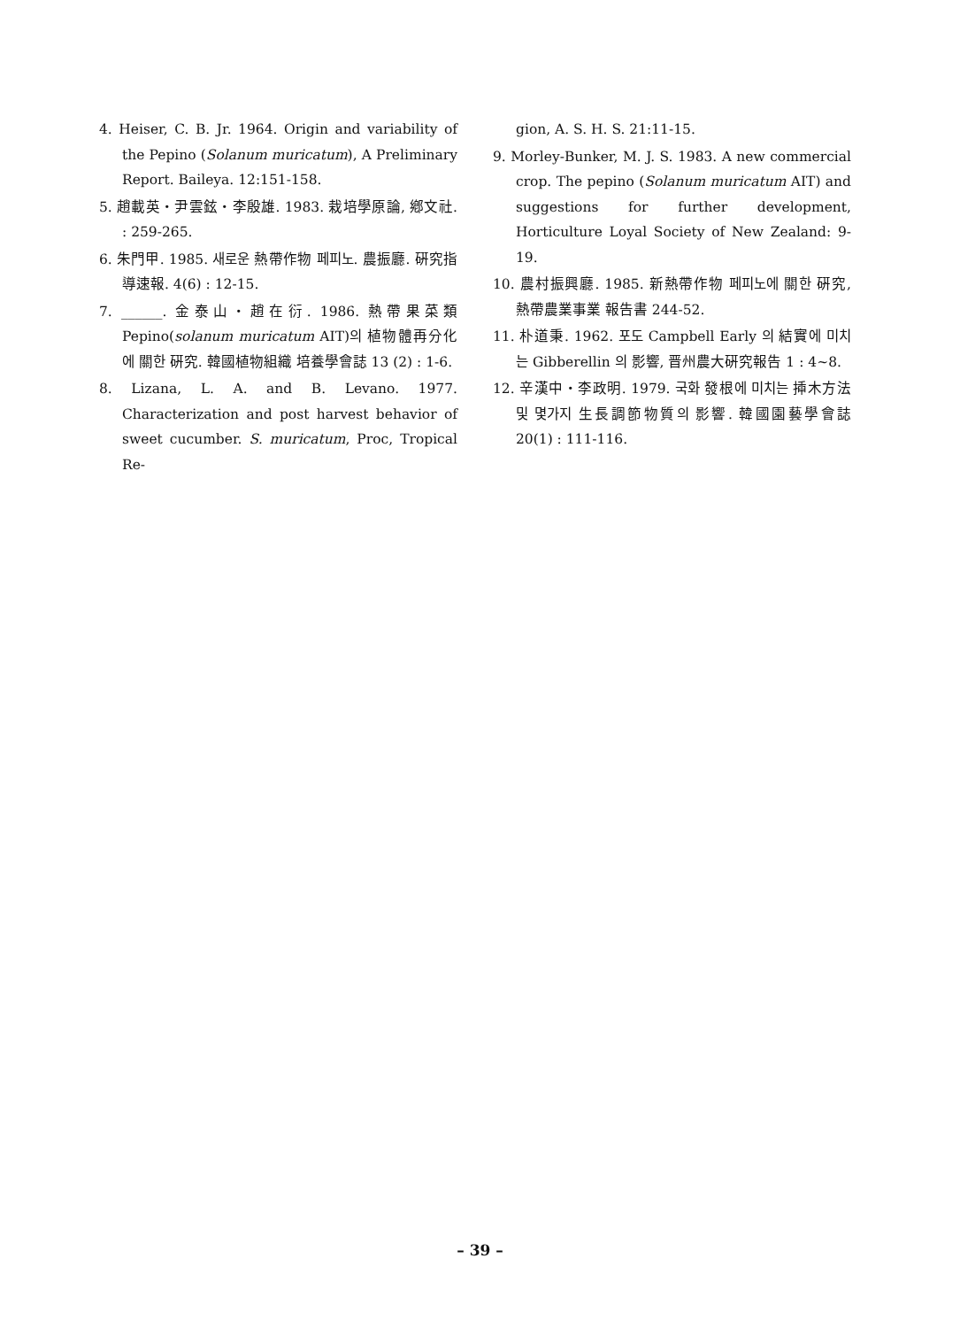4. Heiser, C. B. Jr. 1964. Origin and variability of the Pepino (Solanum muricatum), A Preliminary Report. Baileya. 12:151-158.
5. 趙載英・尹雲鉉・李殷雄. 1983. 栽培學原論, 鄕文社. : 259-265.
6. 朱門甲. 1985. 새로운 熱帶作物 페피노. 農振廳. 硏究指導速報. 4(6) : 12-15.
7. ______. 金泰山・趙在衍. 1986. 熱帶果菜類 Pepino(solanum muricatum AIT)의 植物體再分化에 關한 硏究. 韓國植物組織 培養學會誌 13 (2) : 1-6.
8. Lizana, L. A. and B. Levano. 1977. Characterization and post harvest behavior of sweet cucumber. S. muricatum, Proc, Tropical Re-
gion, A. S. H. S. 21:11-15.
9. Morley-Bunker, M. J. S. 1983. A new commercial crop. The pepino (Solanum muricatum AIT) and suggestions for further development, Horticulture Loyal Society of New Zealand: 9-19.
10. 農村振興廳. 1985. 新熱帶作物 페피노에 關한 硏究, 熱帶農業事業 報告書 244-52.
11. 朴道秉. 1962. 포도 Campbell Early 의 結實에 미치는 Gibberellin 의 影響, 晋州農大硏究報告 1 : 4~8.
12. 辛漢中・李政明. 1979. 국화 發根에 미치는 揷木方法 및 몇가지 生長調節物質의 影響. 韓國園藝學會誌 20(1) : 111-116.
– 39 –